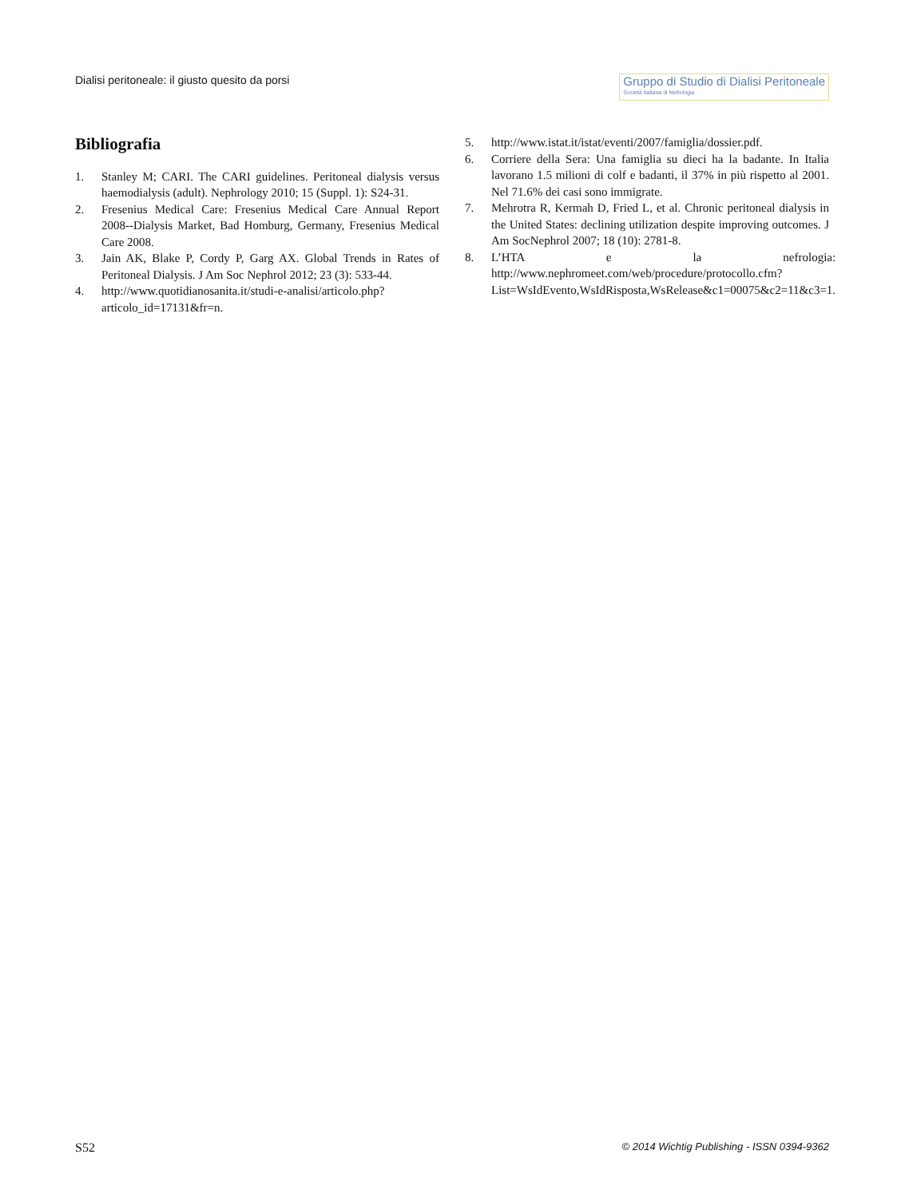Dialisi peritoneale: il giusto quesito da porsi
Gruppo di Studio di Dialisi Peritoneale
Società Italiana di Nefrologia
Bibliografia
1. Stanley M; CARI. The CARI guidelines. Peritoneal dialysis versus haemodialysis (adult). Nephrology 2010; 15 (Suppl. 1): S24-31.
2. Fresenius Medical Care: Fresenius Medical Care Annual Report 2008--Dialysis Market, Bad Homburg, Germany, Fresenius Medical Care 2008.
3. Jain AK, Blake P, Cordy P, Garg AX. Global Trends in Rates of Peritoneal Dialysis. J Am Soc Nephrol 2012; 23 (3): 533-44.
4. http://www.quotidianosanita.it/studi-e-analisi/articolo.php?articolo_id=17131&fr=n.
5. http://www.istat.it/istat/eventi/2007/famiglia/dossier.pdf.
6. Corriere della Sera: Una famiglia su dieci ha la badante. In Italia lavorano 1.5 milioni di colf e badanti, il 37% in più rispetto al 2001. Nel 71.6% dei casi sono immigrate.
7. Mehrotra R, Kermah D, Fried L, et al. Chronic peritoneal dialysis in the United States: declining utilization despite improving outcomes. J Am SocNephrol 2007; 18 (10): 2781-8.
8. L’HTA e la nefrologia: http://www.nephromeet.com/web/procedure/protocollo.cfm?List=WsIdEvento,WsIdRisposta,WsRelease&c1=00075&c2=11&c3=1.
S52 © 2014 Wichtig Publishing - ISSN 0394-9362